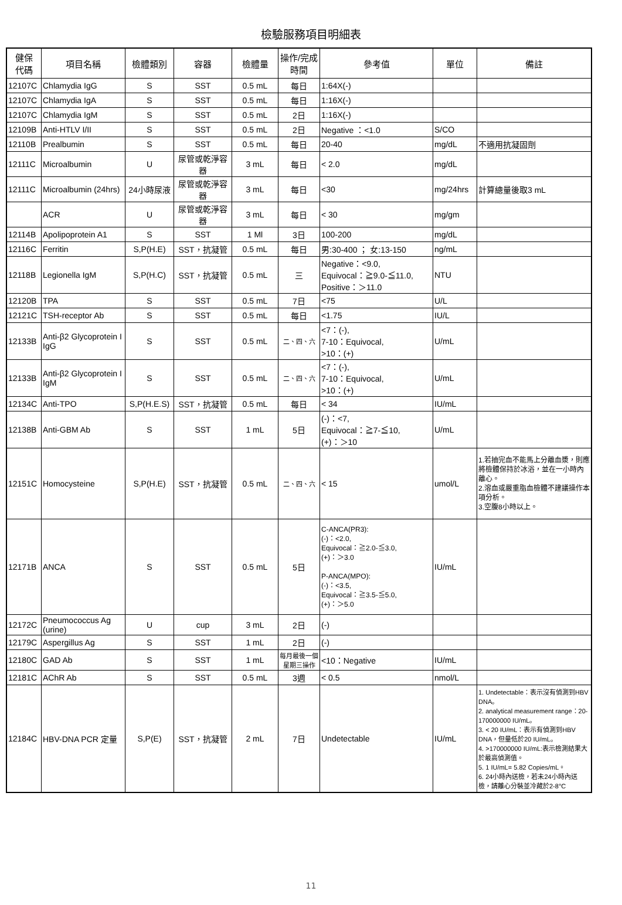檢驗服務項目明細表
| 健保 代碼 | 項目名稱 | 檢體類別 | 容器 | 檢體量 | 操作/完成 時間 | 參考值 | 單位 | 備註 |
| --- | --- | --- | --- | --- | --- | --- | --- | --- |
| 12107C | Chlamydia IgG | S | SST | 0.5 mL | 每日 | 1:64X(-) | | |
| 12107C | Chlamydia IgA | S | SST | 0.5 mL | 每日 | 1:16X(-) | | |
| 12107C | Chlamydia IgM | S | SST | 0.5 mL | 2日 | 1:16X(-) | | |
| 12109B | Anti-HTLV I/II | S | SST | 0.5 mL | 2日 | Negative ：<1.0 | S/CO | |
| 12110B | Prealbumin | S | SST | 0.5 mL | 每日 | 20-40 | mg/dL | 不適用抗凝固劑 |
| 12111C | Microalbumin | U | 尿管或乾淨容器 | 3 mL | 每日 | < 2.0 | mg/dL | |
| 12111C | Microalbumin (24hrs) | 24小時尿液 | 尿管或乾淨容器 | 3 mL | 每日 | <30 | mg/24hrs | 計算總量後取3 mL |
| | ACR | U | 尿管或乾淨容器 | 3 mL | 每日 | < 30 | mg/gm | |
| 12114B | Apolipoprotein A1 | S | SST | 1 Ml | 3日 | 100-200 | mg/dL | |
| 12116C | Ferritin | S,P(H.E) | SST，抗凝管 | 0.5 mL | 每日 | 男:30-400 ； 女:13-150 | ng/mL | |
| 12118B | Legionella IgM | S,P(H.C) | SST，抗凝管 | 0.5 mL | 三 | Negative：<9.0, Equivocal：≧9.0-≦11.0, Positive：＞11.0 | NTU | |
| 12120B | TPA | S | SST | 0.5 mL | 7日 | <75 | U/L | |
| 12121C | TSH-receptor Ab | S | SST | 0.5 mL | 每日 | <1.75 | IU/L | |
| 12133B | Anti-β2 Glycoprotein I IgG | S | SST | 0.5 mL | 二、四、六 | <7：(-), 7-10：Equivocal, >10：(+) | U/mL | |
| 12133B | Anti-β2 Glycoprotein I IgM | S | SST | 0.5 mL | 二、四、六 | <7：(-), 7-10：Equivocal, >10：(+) | U/mL | |
| 12134C | Anti-TPO | S,P(H.E.S) | SST，抗凝管 | 0.5 mL | 每日 | < 34 | IU/mL | |
| 12138B | Anti-GBM Ab | S | SST | 1 mL | 5日 | (-)：<7, Equivocal：≧7-≦10, (+)：＞10 | U/mL | |
| 12151C | Homocysteine | S,P(H.E) | SST，抗凝管 | 0.5 mL | 二、四、六 | < 15 | umol/L | 1.若抽完血不能馬上分離血漿，則應將檢體保持於冰浴，並在一小時內離心。 2.溶血或嚴重脂血檢體不建議操作本項分析。 3.空腹8小時以上。 |
| 12171B | ANCA | S | SST | 0.5 mL | 5日 | C-ANCA(PR3): (-)：<2.0, Equivocal：≧2.0-≦3.0, (+)：＞3.0 P-ANCA(MPO): (-)：<3.5, Equivocal：≧3.5-≦5.0, (+)：＞5.0 | IU/mL | |
| 12172C | Pneumococcus Ag (urine) | U | cup | 3 mL | 2日 | (-) | | |
| 12179C | Aspergillus Ag | S | SST | 1 mL | 2日 | (-) | | |
| 12180C | GAD Ab | S | SST | 1 mL | 每月最後一個星期三操作 | <10：Negative | IU/mL | |
| 12181C | AChR Ab | S | SST | 0.5 mL | 3週 | < 0.5 | nmol/L | |
| 12184C | HBV-DNA PCR 定量 | S,P(E) | SST，抗凝管 | 2 mL | 7日 | Undetectable | IU/mL | 1. Undetectable：表示沒有偵測到HBV DNA。 2. analytical measurement range：20-170000000 IU/mL。 3. < 20 IU/mL：表示有偵測到HBV DNA，但量低於20 IU/mL。 4. >170000000 IU/mL:表示檢測結果大於最高偵測值。 5. 1 IU/mL= 5.82 Copies/mL。 6. 24小時內送檢，若未24小時內送檢，請離心分裝並冷藏於2-8°C |
11